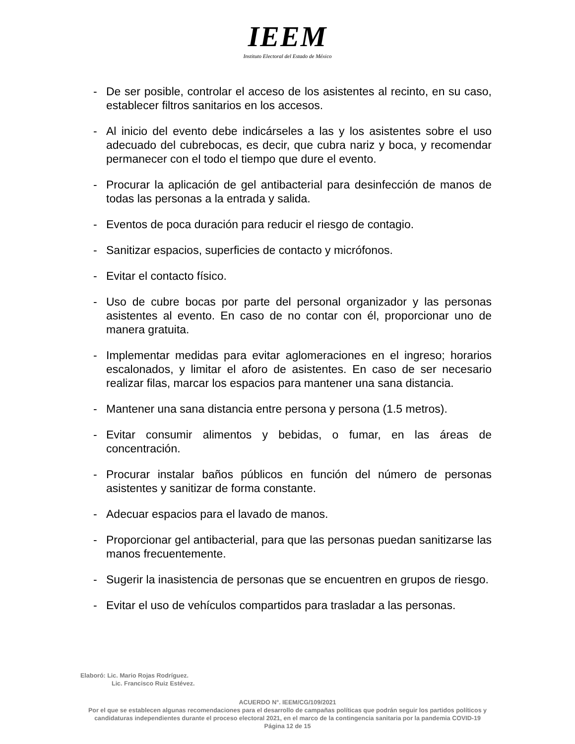IEEM
Instituto Electoral del Estado de México
- De ser posible, controlar el acceso de los asistentes al recinto, en su caso, establecer filtros sanitarios en los accesos.
- Al inicio del evento debe indicárseles a las y los asistentes sobre el uso adecuado del cubrebocas, es decir, que cubra nariz y boca, y recomendar permanecer con el todo el tiempo que dure el evento.
- Procurar la aplicación de gel antibacterial para desinfección de manos de todas las personas a la entrada y salida.
- Eventos de poca duración para reducir el riesgo de contagio.
- Sanitizar espacios, superficies de contacto y micrófonos.
- Evitar el contacto físico.
- Uso de cubre bocas por parte del personal organizador y las personas asistentes al evento. En caso de no contar con él, proporcionar uno de manera gratuita.
- Implementar medidas para evitar aglomeraciones en el ingreso; horarios escalonados, y limitar el aforo de asistentes. En caso de ser necesario realizar filas, marcar los espacios para mantener una sana distancia.
- Mantener una sana distancia entre persona y persona (1.5 metros).
- Evitar consumir alimentos y bebidas, o fumar, en las áreas de concentración.
- Procurar instalar baños públicos en función del número de personas asistentes y sanitizar de forma constante.
- Adecuar espacios para el lavado de manos.
- Proporcionar gel antibacterial, para que las personas puedan sanitizarse las manos frecuentemente.
- Sugerir la inasistencia de personas que se encuentren en grupos de riesgo.
- Evitar el uso de vehículos compartidos para trasladar a las personas.
Elaboró: Lic. Mario Rojas Rodríguez.
Lic. Francisco Ruiz Estévez.
ACUERDO N°. IEEM/CG/109/2021
Por el que se establecen algunas recomendaciones para el desarrollo de campañas políticas que podrán seguir los partidos políticos y candidaturas independientes durante el proceso electoral 2021, en el marco de la contingencia sanitaria por la pandemia COVID-19
Página 12 de 15